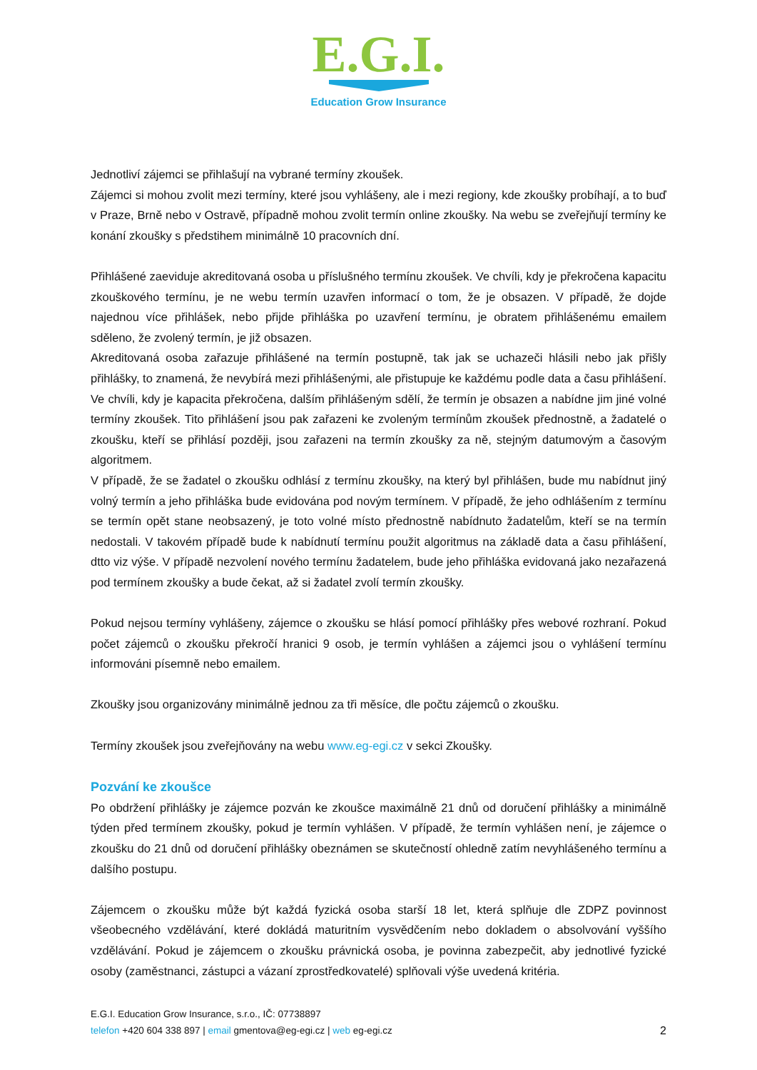E.G.I.
Education Grow Insurance
Jednotliví zájemci se přihlašují na vybrané termíny zkoušek.
Zájemci si mohou zvolit mezi termíny, které jsou vyhlášeny, ale i mezi regiony, kde zkoušky probíhají, a to buď v Praze, Brně nebo v Ostravě, případně mohou zvolit termín online zkoušky. Na webu se zveřejňují termíny ke konání zkoušky s předstihem minimálně 10 pracovních dní.
Přihlášené zaeviduje akreditovaná osoba u příslušného termínu zkoušek. Ve chvíli, kdy je překročena kapacitu zkouškového termínu, je ne webu termín uzavřen informací o tom, že je obsazen. V případě, že dojde najednou více přihlášek, nebo přijde přihláška po uzavření termínu, je obratem přihlášenému emailem sděleno, že zvolený termín, je již obsazen.
Akreditovaná osoba zařazuje přihlášené na termín postupně, tak jak se uchazeči hlásili nebo jak přišly přihlášky, to znamená, že nevybírá mezi přihlášenými, ale přistupuje ke každému podle data a času přihlášení. Ve chvíli, kdy je kapacita překročena, dalším přihlášeným sdělí, že termín je obsazen a nabídne jim jiné volné termíny zkoušek. Tito přihlášení jsou pak zařazeni ke zvoleným termínům zkoušek přednostně, a žadatelé o zkoušku, kteří se přihlásí později, jsou zařazeni na termín zkoušky za ně, stejným datumovým a časovým algoritmem.
V případě, že se žadatel o zkoušku odhlásí z termínu zkoušky, na který byl přihlášen, bude mu nabídnut jiný volný termín a jeho přihláška bude evidována pod novým termínem. V případě, že jeho odhlášením z termínu se termín opět stane neobsazený, je toto volné místo přednostně nabídnuto žadatelům, kteří se na termín nedostali. V takovém případě bude k nabídnutí termínu použit algoritmus na základě data a času přihlášení, dtto viz výše. V případě nezvolení nového termínu žadatelem, bude jeho přihláška evidovaná jako nezařazená pod termínem zkoušky a bude čekat, až si žadatel zvolí termín zkoušky.
Pokud nejsou termíny vyhlášeny, zájemce o zkoušku se hlásí pomocí přihlášky přes webové rozhraní. Pokud počet zájemců o zkoušku překročí hranici 9 osob, je termín vyhlášen a zájemci jsou o vyhlášení termínu informováni písemně nebo emailem.
Zkoušky jsou organizovány minimálně jednou za tři měsíce, dle počtu zájemců o zkoušku.
Termíny zkoušek jsou zveřejňovány na webu www.eg-egi.cz v sekci Zkoušky.
Pozvání ke zkoušce
Po obdržení přihlášky je zájemce pozván ke zkoušce maximálně 21 dnů od doručení přihlášky a minimálně týden před termínem zkoušky, pokud je termín vyhlášen. V případě, že termín vyhlášen není, je zájemce o zkoušku do 21 dnů od doručení přihlášky obeznámen se skutečností ohledně zatím nevyhlášeného termínu a dalšího postupu.
Zájemcem o zkoušku může být každá fyzická osoba starší 18 let, která splňuje dle ZDPZ povinnost všeobecného vzdělávání, které dokládá maturitním vysvědčením nebo dokladem o absolvování vyššího vzdělávání. Pokud je zájemcem o zkoušku právnická osoba, je povinna zabezpečit, aby jednotlivé fyzické osoby (zaměstnanci, zástupci a vázaní zprostředkovatelé) splňovali výše uvedená kritéria.
E.G.I. Education Grow Insurance, s.r.o., IČ: 07738897
2 telefon +420 604 338 897 | email gmentova@eg-egi.cz | web eg-egi.cz